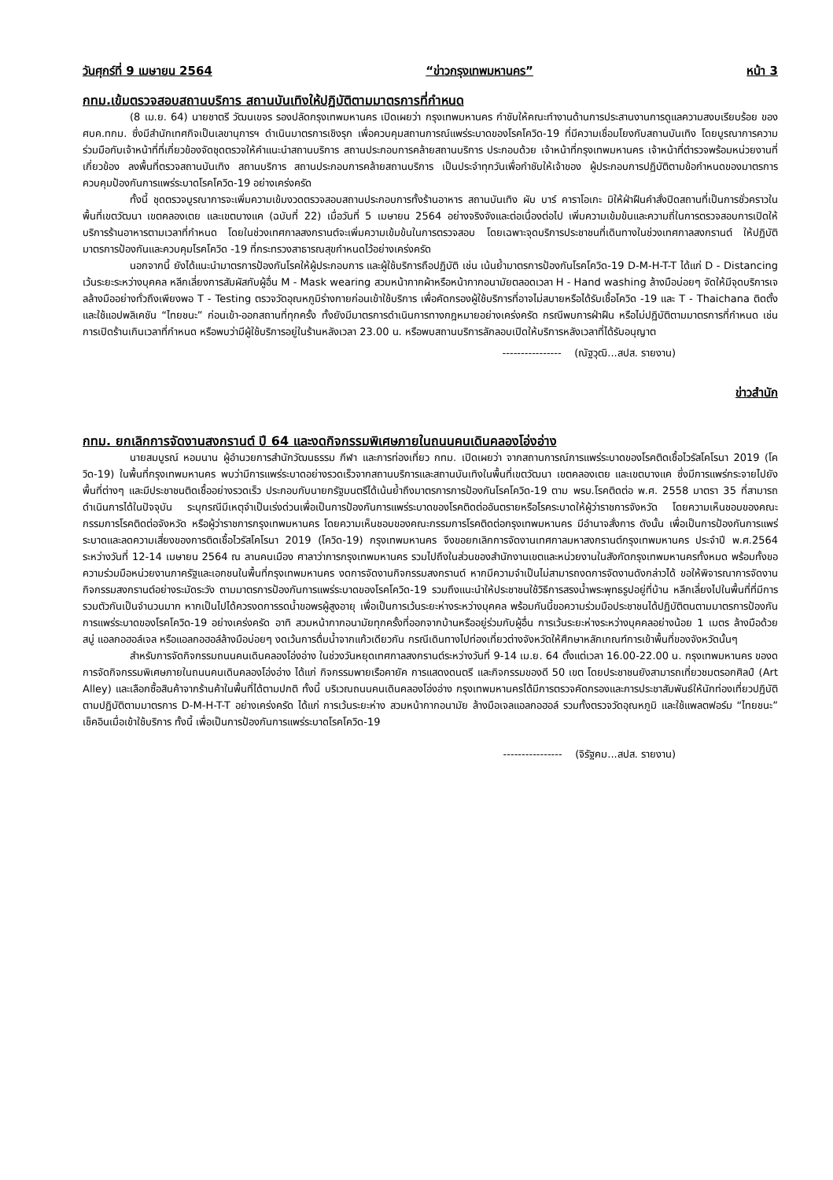วันศุกร์ที่ 9 เมษายน 2564 “ข่าวกรุงเทพมหานคร” หน้า 3
กทม.เข้มตรวจสอบสถานบริการ สถานบันเทิงให้ปฏิบัติตามมาตรการที่กำหนด
(8 เม.ย. 64) นายชาตรี วัฒนเขจร รองปลัดกรุงเทพมหานคร เปิดเผยว่า กรุงเทพมหานคร กำชับให้คณะทำงานด้านการประสานงานการดูแลความสงบเรียบร้อย ของ ศบค.ทกม. ซึ่งมีสำนักเทศกิจเป็นเลขานุการฯ ดำเนินมาตรการเชิงรุก เพื่อควบคุมสถานการณ์แพร่ระบาดของโรคโควิด-19 ที่มีความเชื่อมโยงกับสถานบันเทิง โดยบูรณาการความร่วมมือกับเจ้าหน้าที่ที่เกี่ยวข้องจัดชุดตรวจให้คำแนะนำสถานบริการ สถานประกอบการคล้ายสถานบริการ ประกอบด้วย เจ้าหน้าที่กรุงเทพมหานคร เจ้าหน้าที่ตำรวจพร้อมหน่วยงานที่เกี่ยวข้อง ลงพื้นที่ตรวจสถานบันเทิง สถานบริการ สถานประกอบการคล้ายสถานบริการ เป็นประจำทุกวันเพื่อกำชับให้เจ้าของ ผู้ประกอบการปฏิบัติตามข้อกำหนดของมาตรการควบคุมป้องกันการแพร่ระบาดโรคโควิด-19 อย่างเคร่งครัด
ทั้งนี้ ชุดตรวจบูรณาการจะเพิ่มความเข้มงวดตรวจสอบสถานประกอบการทั้งร้านอาหาร สถานบันเทิง ผับ บาร์ คาราโอเกะ มิให้ฝ่าฝืนคำสั่งปิดสถานที่เป็นการชั่วคราวในพื้นที่เขตวัฒนา เขตคลองเตย และเขตบางแค (ฉบับที่ 22) เมื่อวันที่ 5 เมษายน 2564 อย่างจริงจังและต่อเนื่องต่อไป เพิ่มความเข้มข้นและความถี่ในการตรวจสอบการเปิดให้บริการร้านอาหารตามเวลาที่กำหนด โดยในช่วงเทศกาลสงกรานต์จะเพิ่มความเข้มข้นในการตรวจสอบ โดยเฉพาะจุดบริการประชาชนที่เดินทางในช่วงเทศกาลสงกรานต์ ให้ปฏิบัติมาตรการป้องกันและควบคุมโรคโควิด -19 ที่กระทรวงสาธารณสุขกำหนดไว้อย่างเคร่งครัด
นอกจากนี้ ยังได้แนะนำมาตรการป้องกันโรคให้ผู้ประกอบการ และผู้ใช้บริการถือปฏิบัติ เช่น เน้นย้ำมาตรการป้องกันโรคโควิด-19 D-M-H-T-T ได้แก่ D - Distancing เว้นระยะระหว่างบุคคล หลีกเลี่ยงการสัมผัสกับผู้อื่น M - Mask wearing สวมหน้ากากผ้าหรือหน้ากากอนามัยตลอดเวลา H - Hand washing ล้างมือบ่อยๆ จัดให้มีจุดบริการเจลล้างมืออย่างทั่วถึงเพียงพอ T - Testing ตรวจวัดอุณหภูมิร่างกายก่อนเข้าใช้บริการ เพื่อคัดกรองผู้ใช้บริการที่อาจไม่สบายหรือได้รับเชื้อโควิด -19 และ T - Thaichana ติดตั้งและใช้แอปพลิเคชัน “ไทยชนะ” ก่อนเข้า-ออกสถานที่ทุกครั้ง ทั้งยังมีมาตรการดำเนินการทางกฎหมายอย่างเคร่งครัด กรณีพบการฝ่าฝืน หรือไม่ปฏิบัติตามมาตรการที่กำหนด เช่น การเปิดร้านเกินเวลาที่กำหนด หรือพบว่ามีผู้ใช้บริการอยู่ในร้านหลังเวลา 23.00 น. หรือพบสถานบริการลักลอบเปิดให้บริการหลังเวลาที่ได้รับอนุญาต
---------------- (ณัฐวุฒิ...สปส. รายงาน)
ข่าวสำนัก
กทม. ยกเลิกการจัดงานสงกรานต์ ปี 64 และงดกิจกรรมพิเศษภายในถนนคนเดินคลองโอ่งอ่าง
นายสมบูรณ์ หอมนาน ผู้อำนวยการสำนักวัฒนธรรม กีฬา และการท่องเที่ยว กทม. เปิดเผยว่า จากสถานการณ์การแพร่ระบาดของโรคติดเชื้อไวรัสโคโรนา 2019 (โควิด-19) ในพื้นที่กรุงเทพมหานคร พบว่ามีการแพร่ระบาดอย่างรวดเร็วจากสถานบริการและสถานบันเทิงในพื้นที่เขตวัฒนา เขตคลองเตย และเขตบางแค ซึ่งมีการแพร่กระจายไปยังพื้นที่ต่างๆ และมีประชาชนติดเชื้ออย่างรวดเร็ว ประกอบกับนายกรัฐมนตรีได้เน้นย้ำถึงมาตรการการป้องกันโรคโควิด-19 ตาม พรบ.โรคติดต่อ พ.ศ. 2558 มาตรา 35 ที่สามารถดำเนินการได้ในปัจจุบัน ระบุกรณีมีเหตุจำเป็นเร่งด่วนเพื่อเป็นการป้องกันการแพร่ระบาดของโรคติดต่ออันตรายหรือโรคระบาดให้ผู้ว่าราชการจังหวัด โดยความเห็นชอบของคณะกรรมการโรคติดต่อจังหวัด หรือผู้ว่าราชการกรุงเทพมหานคร โดยความเห็นชอบของคณะกรรมการโรคติดต่อกรุงเทพมหานคร มีอำนาจสั่งการ ดังนั้น เพื่อเป็นการป้องกันการแพร่ระบาดและลดความเสี่ยงของการติดเชื้อไวรัสโคโรนา 2019 (โควิด-19) กรุงเทพมหานคร จึงขอยกเลิกการจัดงานเทศกาลมหาสงกรานต์กรุงเทพมหานคร ประจำปี พ.ศ.2564 ระหว่างวันที่ 12-14 เมษายน 2564 ณ ลานคนเมือง ศาลาว่าการกรุงเทพมหานคร รวมไปถึงในส่วนของสำนักงานเขตและหน่วยงานในสังกัดกรุงเทพมหานครทั้งหมด พร้อมทั้งขอความร่วมมือหน่วยงานภาครัฐและเอกชนในพื้นที่กรุงเทพมหานคร งดการจัดงานกิจกรรมสงกรานต์ หากมีความจำเป็นไม่สามารถงดการจัดงานดังกล่าวได้ ขอให้พิจารณาการจัดงานกิจกรรมสงกรานต์อย่างระมัดระวัง ตามมาตรการป้องกันการแพร่ระบาดของโรคโควิด-19 รวมถึงแนะนำให้ประชาชนใช้วิธีการสรงน้ำพระพุทธรูปอยู่ที่บ้าน หลีกเลี่ยงไปในพื้นที่ที่มีการรวมตัวกันเป็นจำนวนมาก หากเป็นไปได้ควรงดการรดน้ำขอพรผู้สูงอายุ เพื่อเป็นการเว้นระยะห่างระหว่างบุคคล พร้อมกันนี้ขอความร่วมมือประชาชนได้ปฏิบัติตนตามมาตรการป้องกันการแพร่ระบาดของโรคโควิด-19 อย่างเคร่งครัด อาทิ สวมหน้ากากอนามัยทุกครั้งที่ออกจากบ้านหรืออยู่ร่วมกับผู้อื่น การเว้นระยะห่างระหว่างบุคคลอย่างน้อย 1 เมตร ล้างมือด้วยสบู่ แอลกอฮอล์เจล หรือแอลกอฮอล์ล้างมือบ่อยๆ งดเว้นการดื่มน้ำจากแก้วเดียวกัน กรณีเดินทางไปท่องเที่ยวต่างจังหวัดให้ศึกษาหลักเกณฑ์การเข้าพื้นที่ของจังหวัดนั้นๆ
สำหรับการจัดกิจกรรมถนนคนเดินคลองโอ่งอ่าง ในช่วงวันหยุดเทศกาลสงกรานต์ระหว่างวันที่ 9-14 เม.ย. 64 ตั้งแต่เวลา 16.00-22.00 น. กรุงเทพมหานคร ของดการจัดกิจกรรมพิเศษภายในถนนคนเดินคลองโอ่งอ่าง ได้แก่ กิจกรรมพายเรือคายัค การแสดงดนตรี และกิจกรรมของดี 50 เขต โดยประชาชนยังสามารถเที่ยวชมตรอกศิลป์ (Art Alley) และเลือกซื้อสินค้าจากร้านค้าในพื้นที่ได้ตามปกติ ทั้งนี้ บริเวณถนนคนเดินคลองโอ่งอ่าง กรุงเทพมหานครได้มีการตรวจคัดกรองและการประชาสัมพันธ์ให้นักท่องเที่ยวปฏิบัติตามปฏิบัติตามมาตรการ D-M-H-T-T อย่างเคร่งครัด ได้แก่ การเว้นระยะห่าง สวมหน้ากากอนามัย ล้างมือเจลแอลกอฮอล์ รวมทั้งตรวจวัดอุณหภูมิ และใช้แพลตฟอร์ม “ไทยชนะ” เช็คอินเมื่อเข้าใช้บริการ ทั้งนี้ เพื่อเป็นการป้องกันการแพร่ระบาดโรคโควิด-19
---------------- (จิรัฐคม...สปส. รายงาน)